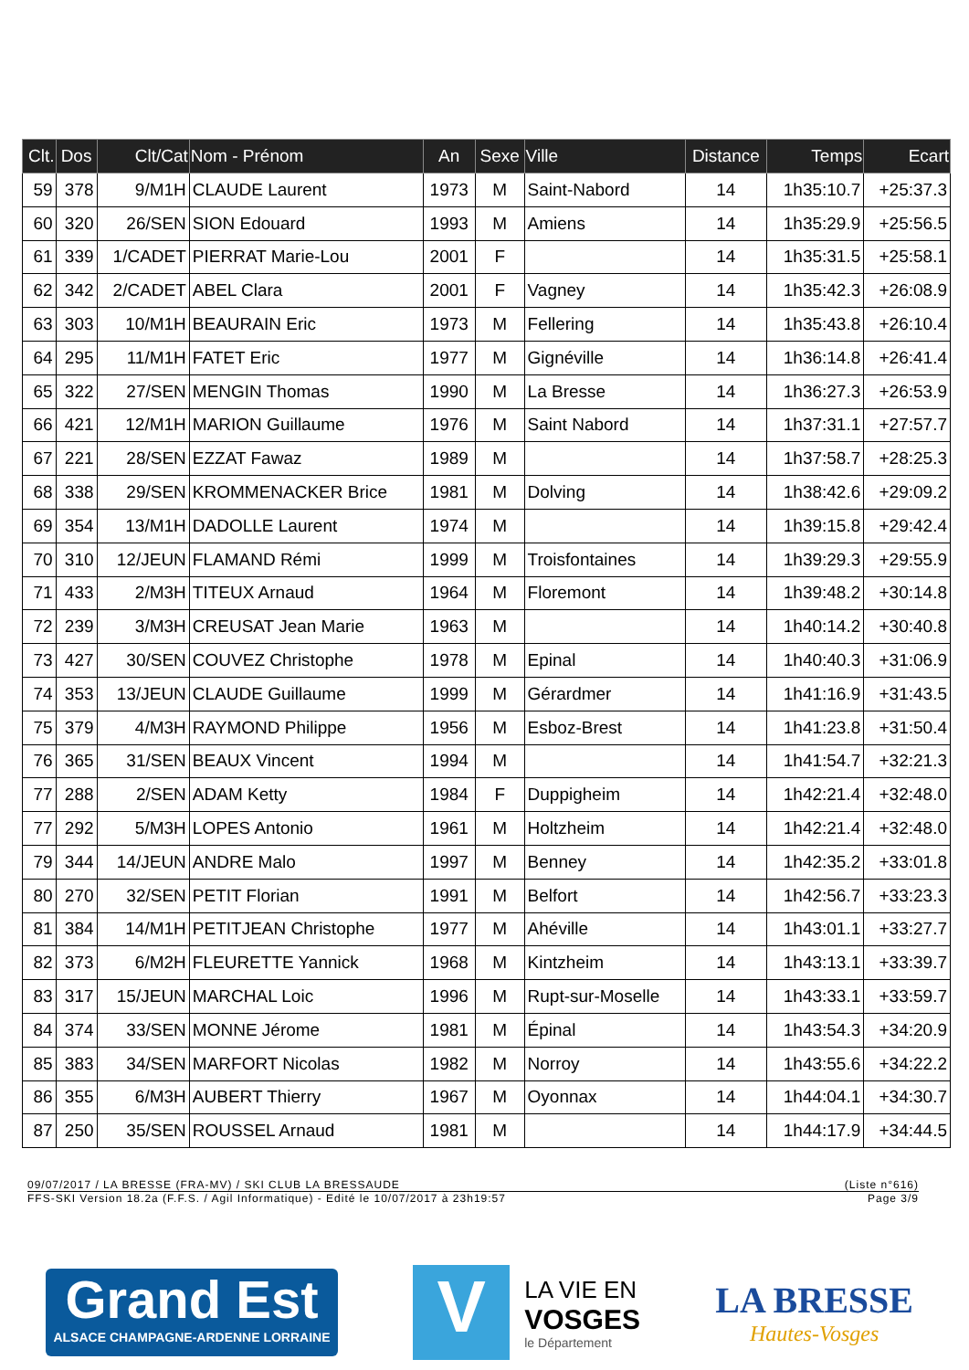| Clt. | Dos | Clt/Cat | Nom - Prénom | An | Sexe | Ville | Distance | Temps | Ecart |
| --- | --- | --- | --- | --- | --- | --- | --- | --- | --- |
| 59 | 378 | 9/M1H | CLAUDE Laurent | 1973 | M | Saint-Nabord | 14 | 1h35:10.7 | +25:37.3 |
| 60 | 320 | 26/SEN | SION Edouard | 1993 | M | Amiens | 14 | 1h35:29.9 | +25:56.5 |
| 61 | 339 | 1/CADET | PIERRAT Marie-Lou | 2001 | F | | 14 | 1h35:31.5 | +25:58.1 |
| 62 | 342 | 2/CADET | ABEL Clara | 2001 | F | Vagney | 14 | 1h35:42.3 | +26:08.9 |
| 63 | 303 | 10/M1H | BEAURAIN Eric | 1973 | M | Fellering | 14 | 1h35:43.8 | +26:10.4 |
| 64 | 295 | 11/M1H | FATET Eric | 1977 | M | Gignéville | 14 | 1h36:14.8 | +26:41.4 |
| 65 | 322 | 27/SEN | MENGIN Thomas | 1990 | M | La Bresse | 14 | 1h36:27.3 | +26:53.9 |
| 66 | 421 | 12/M1H | MARION Guillaume | 1976 | M | Saint Nabord | 14 | 1h37:31.1 | +27:57.7 |
| 67 | 221 | 28/SEN | EZZAT Fawaz | 1989 | M | | 14 | 1h37:58.7 | +28:25.3 |
| 68 | 338 | 29/SEN | KROMMENACKER Brice | 1981 | M | Dolving | 14 | 1h38:42.6 | +29:09.2 |
| 69 | 354 | 13/M1H | DADOLLE Laurent | 1974 | M | | 14 | 1h39:15.8 | +29:42.4 |
| 70 | 310 | 12/JEUN | FLAMAND Rémi | 1999 | M | Troisfontaines | 14 | 1h39:29.3 | +29:55.9 |
| 71 | 433 | 2/M3H | TITEUX Arnaud | 1964 | M | Floremont | 14 | 1h39:48.2 | +30:14.8 |
| 72 | 239 | 3/M3H | CREUSAT Jean Marie | 1963 | M | | 14 | 1h40:14.2 | +30:40.8 |
| 73 | 427 | 30/SEN | COUVEZ Christophe | 1978 | M | Epinal | 14 | 1h40:40.3 | +31:06.9 |
| 74 | 353 | 13/JEUN | CLAUDE Guillaume | 1999 | M | Gérardmer | 14 | 1h41:16.9 | +31:43.5 |
| 75 | 379 | 4/M3H | RAYMOND Philippe | 1956 | M | Esboz-Brest | 14 | 1h41:23.8 | +31:50.4 |
| 76 | 365 | 31/SEN | BEAUX Vincent | 1994 | M | | 14 | 1h41:54.7 | +32:21.3 |
| 77 | 288 | 2/SEN | ADAM Ketty | 1984 | F | Duppigheim | 14 | 1h42:21.4 | +32:48.0 |
| 77 | 292 | 5/M3H | LOPES Antonio | 1961 | M | Holtzheim | 14 | 1h42:21.4 | +32:48.0 |
| 79 | 344 | 14/JEUN | ANDRE Malo | 1997 | M | Benney | 14 | 1h42:35.2 | +33:01.8 |
| 80 | 270 | 32/SEN | PETIT Florian | 1991 | M | Belfort | 14 | 1h42:56.7 | +33:23.3 |
| 81 | 384 | 14/M1H | PETITJEAN Christophe | 1977 | M | Ahéville | 14 | 1h43:01.1 | +33:27.7 |
| 82 | 373 | 6/M2H | FLEURETTE Yannick | 1968 | M | Kintzheim | 14 | 1h43:13.1 | +33:39.7 |
| 83 | 317 | 15/JEUN | MARCHAL Loic | 1996 | M | Rupt-sur-Moselle | 14 | 1h43:33.1 | +33:59.7 |
| 84 | 374 | 33/SEN | MONNE Jérome | 1981 | M | Épinal | 14 | 1h43:54.3 | +34:20.9 |
| 85 | 383 | 34/SEN | MARFORT Nicolas | 1982 | M | Norroy | 14 | 1h43:55.6 | +34:22.2 |
| 86 | 355 | 6/M3H | AUBERT Thierry | 1967 | M | Oyonnax | 14 | 1h44:04.1 | +34:30.7 |
| 87 | 250 | 35/SEN | ROUSSEL Arnaud | 1981 | M | | 14 | 1h44:17.9 | +34:44.5 |
09/07/2017 / LA BRESSE (FRA-MV) / SKI CLUB LA BRESSAUDE (Liste n°616)
FFS-SKI Version 18.2a (F.F.S. / Agil Informatique) - Edité le 10/07/2017 à 23h19:57 Page 3/9
Grand Est
ALSACE CHAMPAGNE-ARDENNE LORRAINE
V
LA VIE EN
VOSGES
le Département
LA BRESSE
Hautes-Vosges